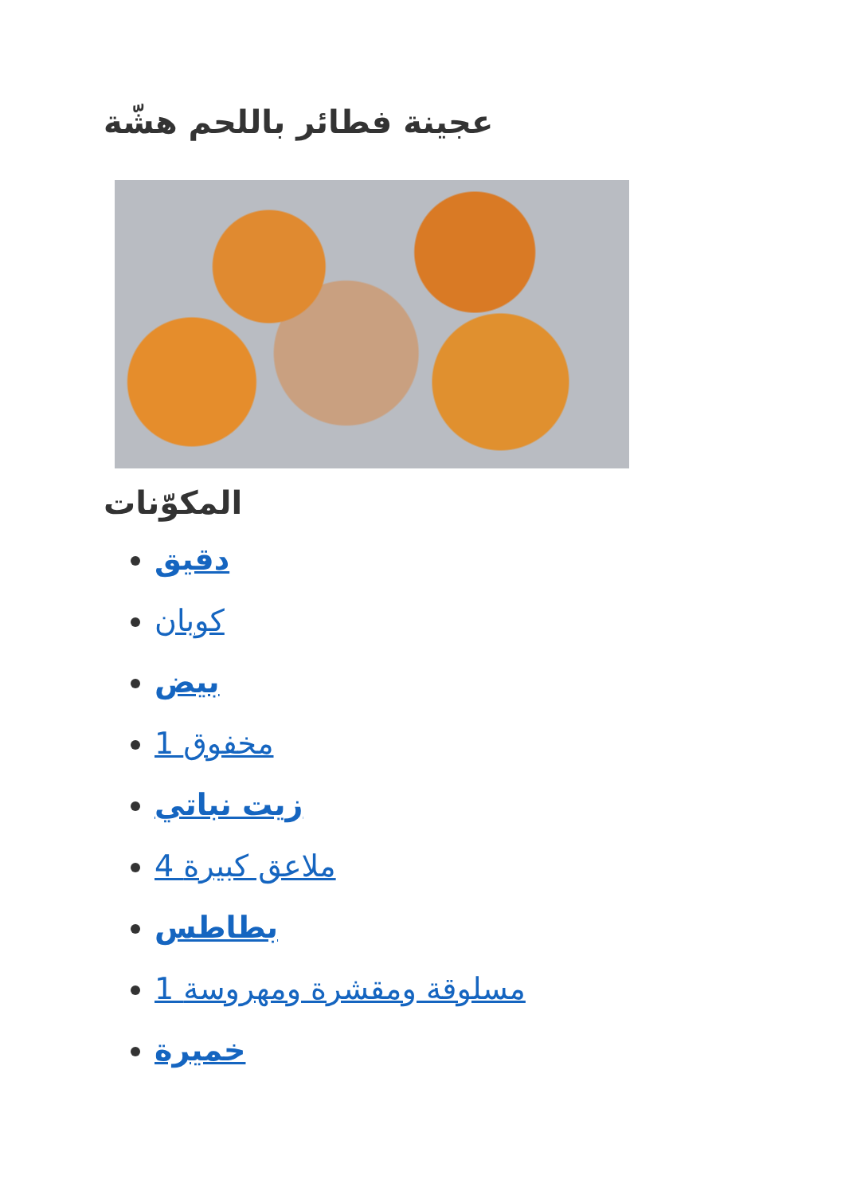عجينة فطائر باللحم هشّة
المكوّنات
دقيق
كوبان
بيض
1 مخفوق
زيت نباتي
4 ملاعق كبيرة
بطاطس
1 مسلوقة ومقشرة ومهروسة
خميرة